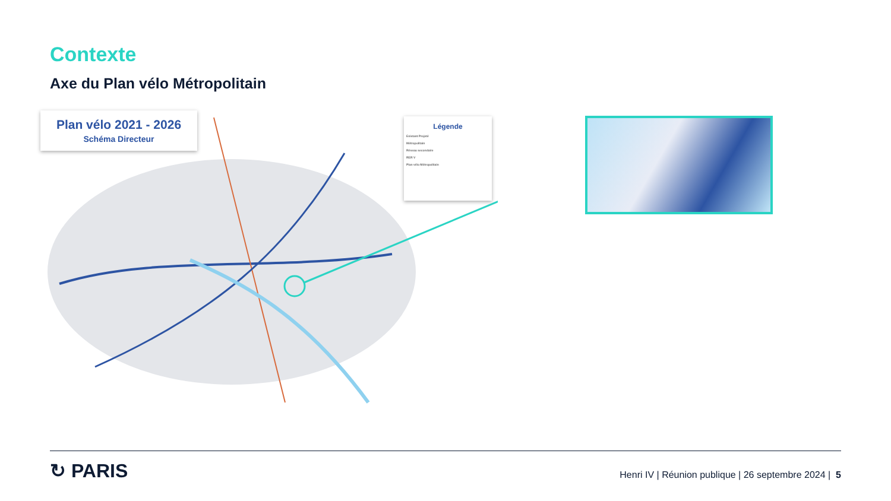Contexte
Axe du Plan vélo Métropolitain
Plan vélo 2021 - 2026
Schéma Directeur
Légende
Existant Projeté
Métropolitain
Réseau secondaire
RER V
Plan vélo Métropolitain
↻ PARIS
Henri IV | Réunion publique | 26 septembre 2024 | 5